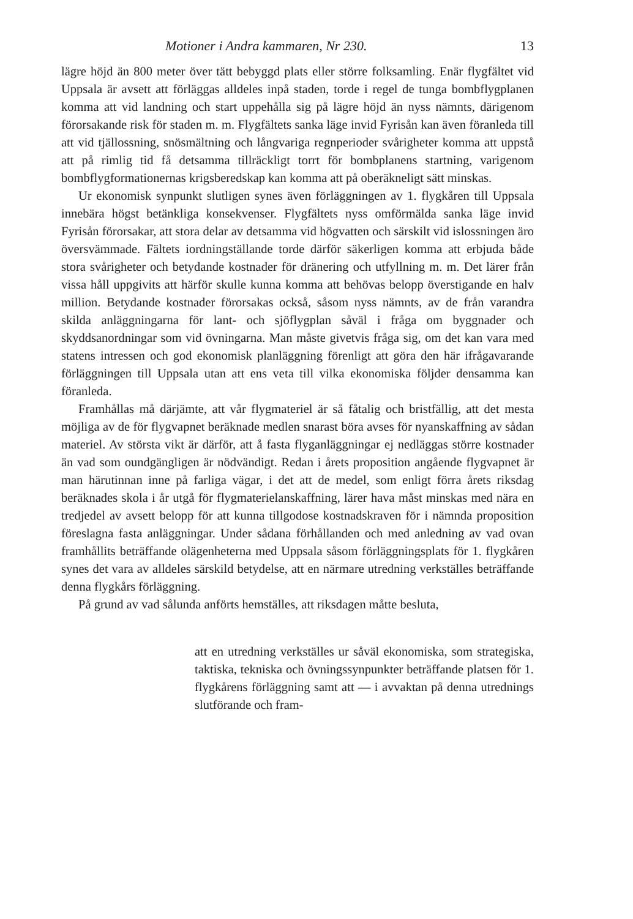Motioner i Andra kammaren, Nr 230. 13
lägre höjd än 800 meter över tätt bebyggd plats eller större folksamling. Enär flygfältet vid Uppsala är avsett att förläggas alldeles inpå staden, torde i regel de tunga bombflygplanen komma att vid landning och start uppehålla sig på lägre höjd än nyss nämnts, därigenom förorsakande risk för staden m. m. Flygfältets sanka läge invid Fyrisån kan även föranleda till att vid tjällossning, snösmältning och långvariga regnperioder svårigheter komma att uppstå att på rimlig tid få detsamma tillräckligt torrt för bombplanens startning, varigenom bombflygformationernas krigsberedskap kan komma att på oberäkneligt sätt minskas.
Ur ekonomisk synpunkt slutligen synes även förläggningen av 1. flygkåren till Uppsala innebära högst betänkliga konsekvenser. Flygfältets nyss omförmälda sanka läge invid Fyrisån förorsakar, att stora delar av detsamma vid högvatten och särskilt vid islossningen äro översvämmade. Fältets iordningställande torde därför säkerligen komma att erbjuda både stora svårigheter och betydande kostnader för dränering och utfyllning m. m. Det lärer från vissa håll uppgivits att härför skulle kunna komma att behövas belopp överstigande en halv million. Betydande kostnader förorsakas också, såsom nyss nämnts, av de från varandra skilda anläggningarna för lant- och sjöflygplan såväl i fråga om byggnader och skyddsanordningar som vid övningarna. Man måste givetvis fråga sig, om det kan vara med statens intressen och god ekonomisk planläggning förenligt att göra den här ifrågavarande förläggningen till Uppsala utan att ens veta till vilka ekonomiska följder densamma kan föranleda.
Framhållas må därjämte, att vår flygmateriel är så fåtalig och bristfällig, att det mesta möjliga av de för flygvapnet beräknade medlen snarast böra avses för nyanskaffning av sådan materiel. Av största vikt är därför, att å fasta flyganläggningar ej nedläggas större kostnader än vad som oundgängligen är nödvändigt. Redan i årets proposition angående flygvapnet är man härutinnan inne på farliga vägar, i det att de medel, som enligt förra årets riksdag beräknades skola i år utgå för flygmaterielanskaffning, lärer hava måst minskas med nära en tredjedel av avsett belopp för att kunna tillgodose kostnadskraven för i nämnda proposition föreslagna fasta anläggningar. Under sådana förhållanden och med anledning av vad ovan framhållits beträffande olägenheterna med Uppsala såsom förläggningsplats för 1. flygkåren synes det vara av alldeles särskild betydelse, att en närmare utredning verkställes beträffande denna flygkårs förläggning.
På grund av vad sålunda anförts hemställes, att riksdagen måtte besluta,
att en utredning verkställes ur såväl ekonomiska, som strategiska, taktiska, tekniska och övningssynpunkter beträffande platsen för 1. flygkårens förläggning samt att — i avvaktan på denna utrednings slutförande och fram-